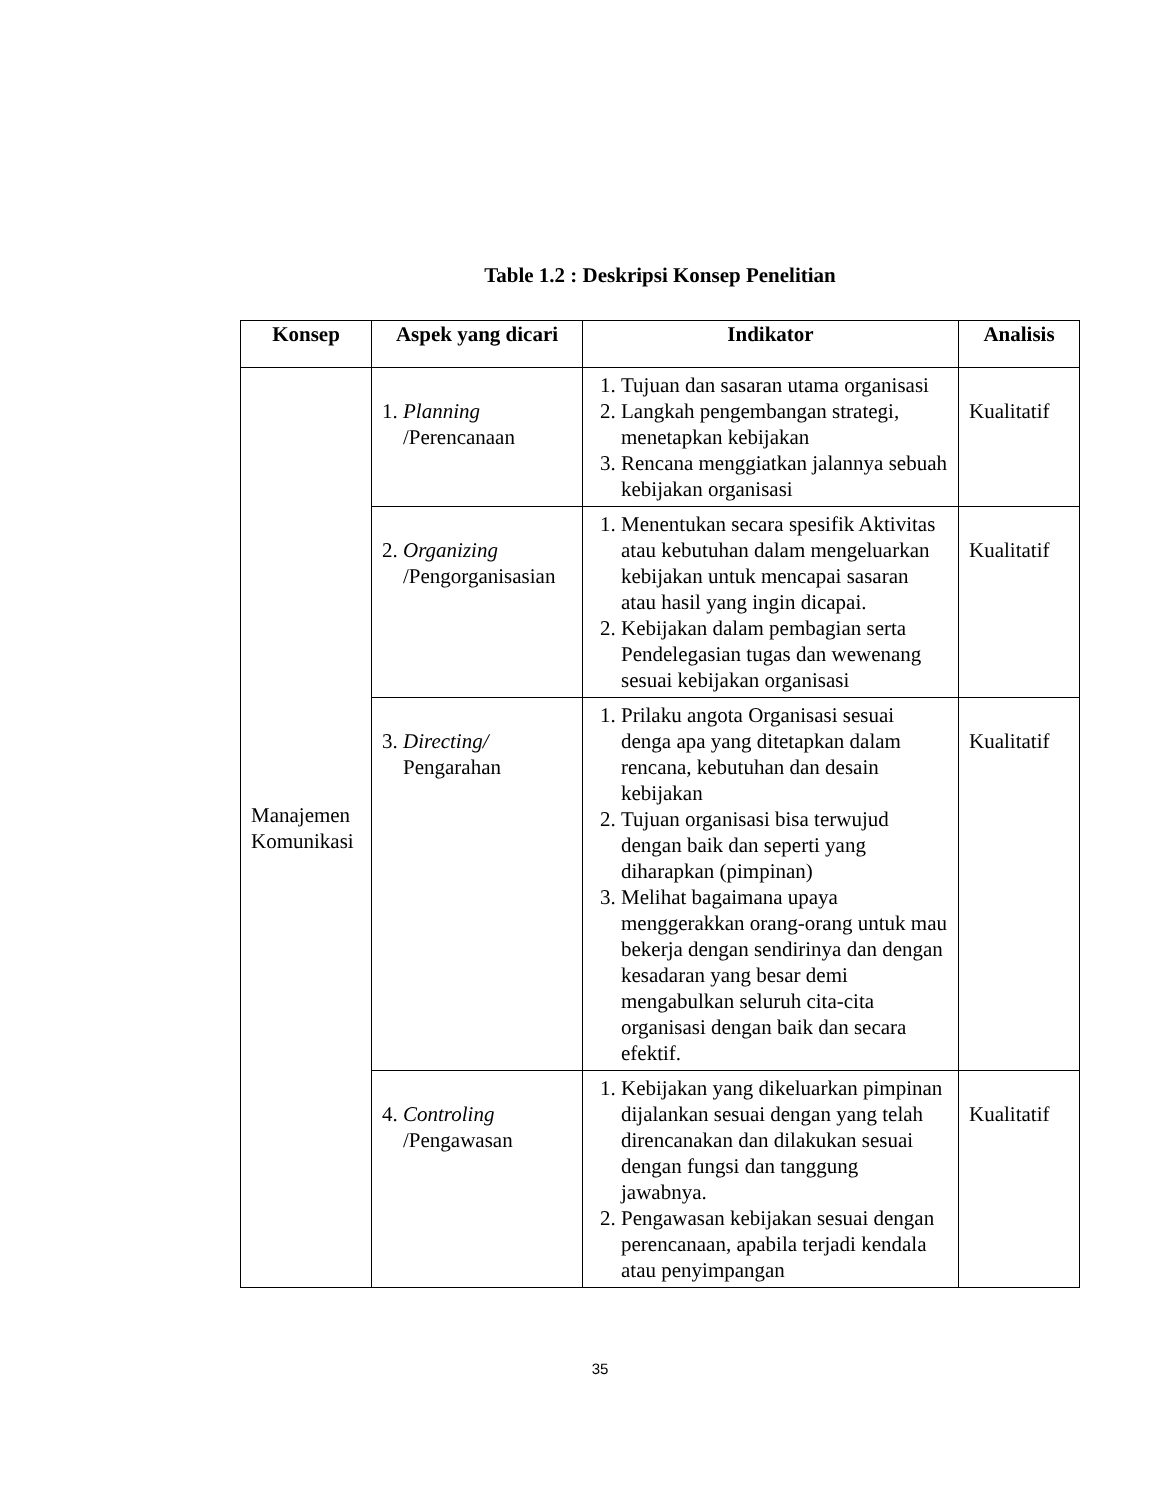Table 1.2 : Deskripsi Konsep Penelitian
| Konsep | Aspek yang dicari | Indikator | Analisis |
| --- | --- | --- | --- |
| Manajemen Komunikasi | 1. Planning /Perencanaan | 1. Tujuan dan sasaran utama organisasi 2. Langkah pengembangan strategi, menetapkan kebijakan 3. Rencana menggiatkan jalannya sebuah kebijakan organisasi | Kualitatif |
| | 2. Organizing /Pengorganisasian | 1. Menentukan secara spesifik Aktivitas atau kebutuhan dalam mengeluarkan kebijakan untuk mencapai sasaran atau hasil yang ingin dicapai. 2. Kebijakan dalam pembagian serta Pendelegasian tugas dan wewenang sesuai kebijakan organisasi | Kualitatif |
| | 3. Directing/ Pengarahan | 1. Prilaku angota Organisasi sesuai denga apa yang ditetapkan dalam rencana, kebutuhan dan desain kebijakan 2. Tujuan organisasi bisa terwujud dengan baik dan seperti yang diharapkan (pimpinan) 3. Melihat bagaimana upaya menggerakkan orang-orang untuk mau bekerja dengan sendirinya dan dengan kesadaran yang besar demi mengabulkan seluruh cita-cita organisasi dengan baik dan secara efektif. | Kualitatif |
| | 4. Controling /Pengawasan | 1. Kebijakan yang dikeluarkan pimpinan dijalankan sesuai dengan yang telah direncanakan dan dilakukan sesuai dengan fungsi dan tanggung jawabnya. 2. Pengawasan kebijakan sesuai dengan perencanaan, apabila terjadi kendala atau penyimpangan | Kualitatif |
35